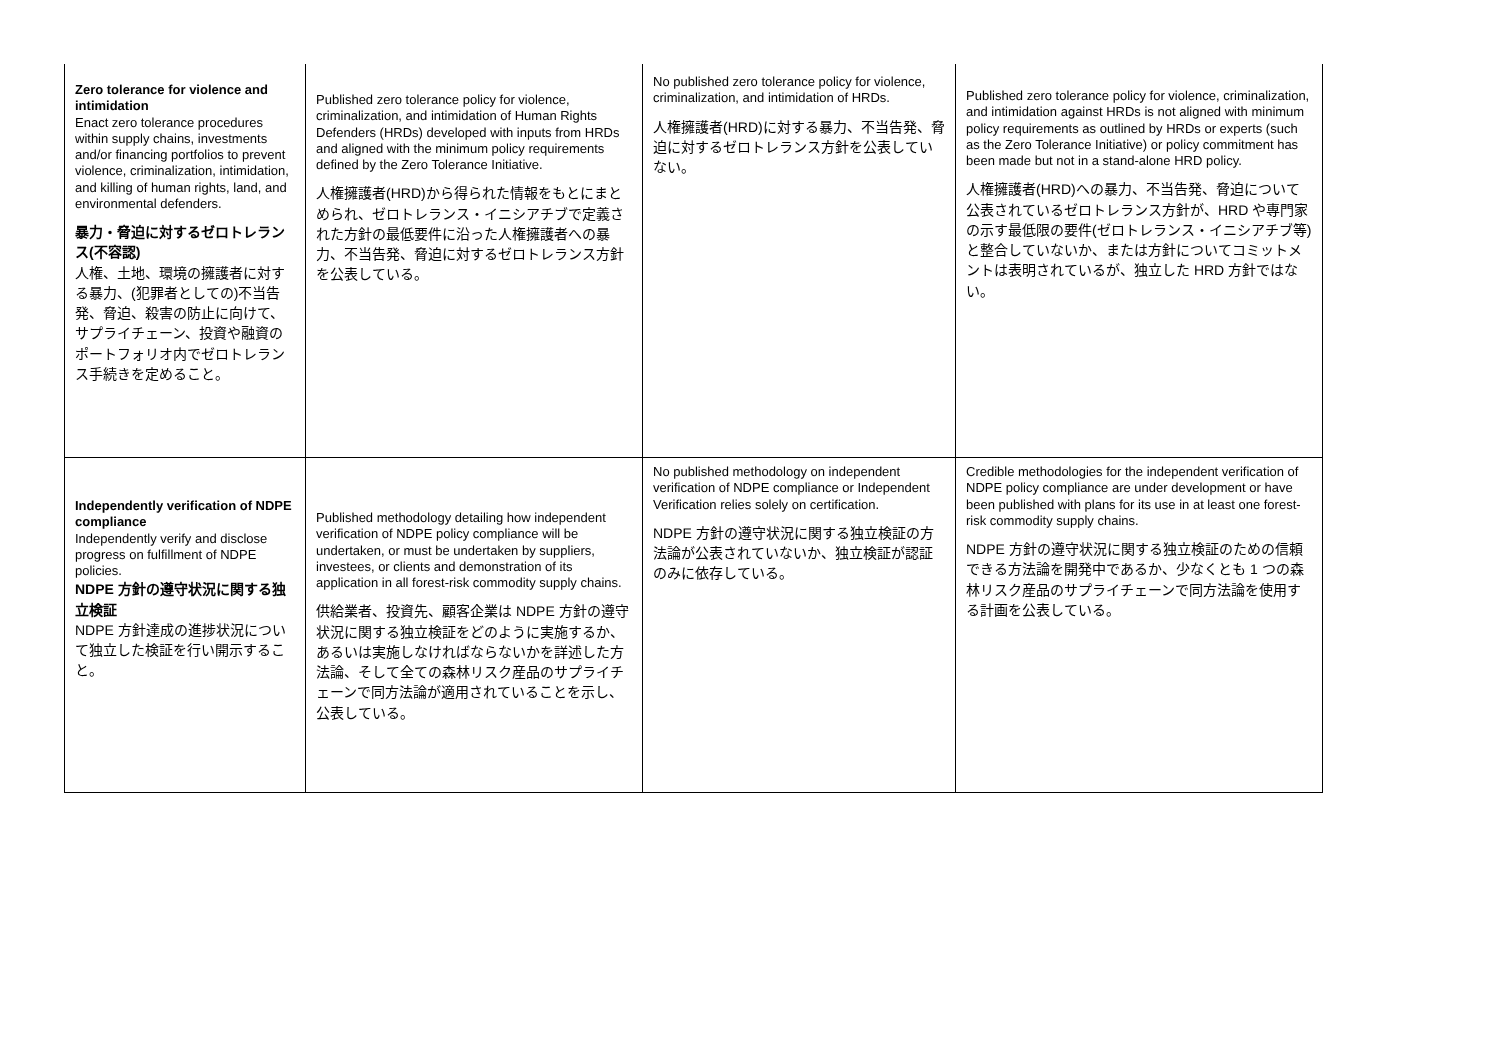| Zero tolerance for violence and intimidation Enact zero tolerance procedures within supply chains, investments and/or financing portfolios to prevent violence, criminalization, intimidation, and killing of human rights, land, and environmental defenders. 暴力・脅迫に対するゼロトレランス(不容認) 人権、土地、環境の擁護者に対する暴力、(犯罪者としての)不当告発、脅迫、殺害の防止に向けて、サプライチェーン、投資や融資のポートフォリオ内でゼロトレランス手続きを定めること。 | Published zero tolerance policy for violence, criminalization, and intimidation of Human Rights Defenders (HRDs) developed with inputs from HRDs and aligned with the minimum policy requirements defined by the Zero Tolerance Initiative. 人権擁護者(HRD)から得られた情報をもとにまとめられ、ゼロトレランス・イニシアチブで定義された方針の最低要件に沿った人権擁護者への暴力、不当告発、脅迫に対するゼロトレランス方針を公表している。 | No published zero tolerance policy for violence, criminalization, and intimidation of HRDs. 人権擁護者(HRD)に対する暴力、不当告発、脅迫に対するゼロトレランス方針を公表していない。 | Published zero tolerance policy for violence, criminalization, and intimidation against HRDs is not aligned with minimum policy requirements as outlined by HRDs or experts (such as the Zero Tolerance Initiative) or policy commitment has been made but not in a stand-alone HRD policy. 人権擁護者(HRD)への暴力、不当告発、脅迫について公表されているゼロトレランス方針が、HRD や専門家の示す最低限の要件(ゼロトレランス・イニシアチブ等)と整合していないか、または方針についてコミットメントは表明されているが、独立した HRD 方針ではない。 |
| Independently verification of NDPE compliance Independently verify and disclose progress on fulfillment of NDPE policies. NDPE 方針の遵守状況に関する独立検証 NDPE 方針達成の進捗状況について独立した検証を行い開示すること。 | Published methodology detailing how independent verification of NDPE policy compliance will be undertaken, or must be undertaken by suppliers, investees, or clients and demonstration of its application in all forest-risk commodity supply chains. 供給業者、投資先、顧客企業は NDPE 方針の遵守状況に関する独立検証をどのように実施するか、あるいは実施しなければならないかを詳述した方法論、そして全ての森林リスク産品のサプライチェーンで同方法論が適用されていることを示し、公表している。 | No published methodology on independent verification of NDPE compliance or Independent Verification relies solely on certification. NDPE 方針の遵守状況に関する独立検証の方法論が公表されていないか、独立検証が認証のみに依存している。 | Credible methodologies for the independent verification of NDPE policy compliance are under development or have been published with plans for its use in at least one forest-risk commodity supply chains. NDPE 方針の遵守状況に関する独立検証のための信頼できる方法論を開発中であるか、少なくとも 1 つの森林リスク産品のサプライチェーンで同方法論を使用する計画を公表している。 |